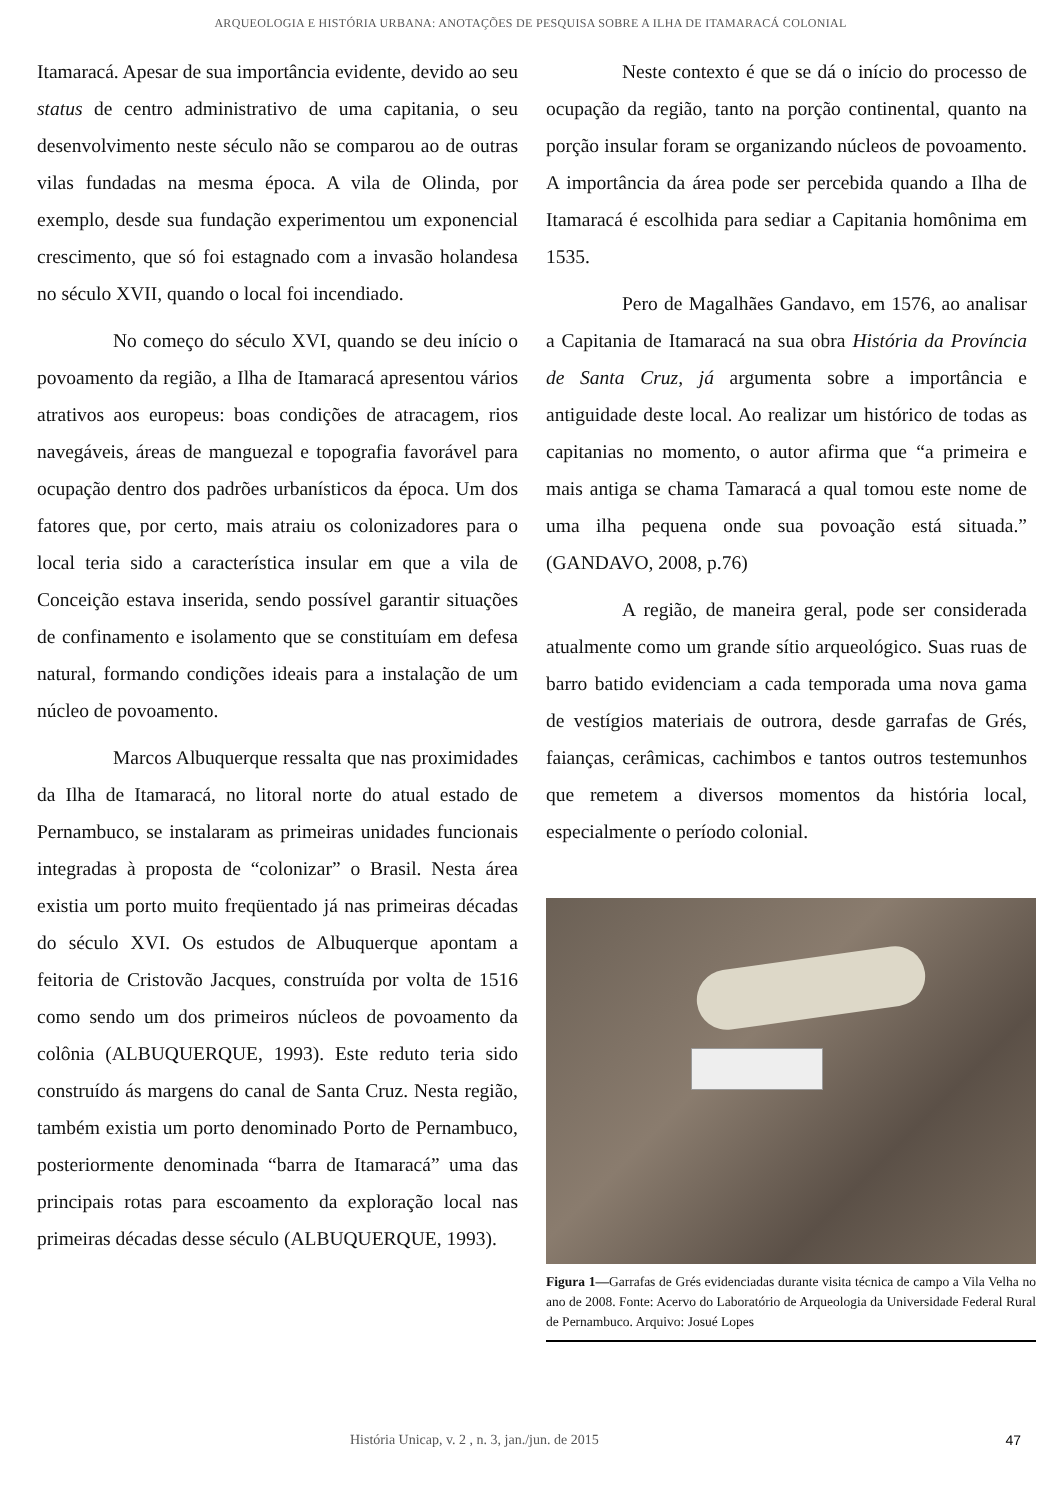ARQUEOLOGIA E HISTÓRIA URBANA: ANOTAÇÕES DE PESQUISA SOBRE A ILHA DE ITAMARACÁ COLONIAL
Itamaracá. Apesar de sua importância evidente, devido ao seu status de centro administrativo de uma capitania, o seu desenvolvimento neste século não se comparou ao de outras vilas fundadas na mesma época. A vila de Olinda, por exemplo, desde sua fundação experimentou um exponencial crescimento, que só foi estagnado com a invasão holandesa no século XVII, quando o local foi incendiado.
No começo do século XVI, quando se deu início o povoamento da região, a Ilha de Itamaracá apresentou vários atrativos aos europeus: boas condições de atracagem, rios navegáveis, áreas de manguezal e topografia favorável para ocupação dentro dos padrões urbanísticos da época. Um dos fatores que, por certo, mais atraiu os colonizadores para o local teria sido a característica insular em que a vila de Conceição estava inserida, sendo possível garantir situações de confinamento e isolamento que se constituíam em defesa natural, formando condições ideais para a instalação de um núcleo de povoamento.
Marcos Albuquerque ressalta que nas proximidades da Ilha de Itamaracá, no litoral norte do atual estado de Pernambuco, se instalaram as primeiras unidades funcionais integradas à proposta de “colonizar” o Brasil. Nesta área existia um porto muito freqüentado já nas primeiras décadas do século XVI. Os estudos de Albuquerque apontam a feitoria de Cristovão Jacques, construída por volta de 1516 como sendo um dos primeiros núcleos de povoamento da colônia (ALBUQUERQUE, 1993). Este reduto teria sido construído ás margens do canal de Santa Cruz. Nesta região, também existia um porto denominado Porto de Pernambuco, posteriormente denominada “barra de Itamaracá” uma das principais rotas para escoamento da exploração local nas primeiras décadas desse século (ALBUQUERQUE, 1993).
Neste contexto é que se dá o início do processo de ocupação da região, tanto na porção continental, quanto na porção insular foram se organizando núcleos de povoamento. A importância da área pode ser percebida quando a Ilha de Itamaracá é escolhida para sediar a Capitania homônima em 1535.
Pero de Magalhães Gandavo, em 1576, ao analisar a Capitania de Itamaracá na sua obra História da Província de Santa Cruz, já argumenta sobre a importância e antiguidade deste local. Ao realizar um histórico de todas as capitanias no momento, o autor afirma que “a primeira e mais antiga se chama Tamaracá a qual tomou este nome de uma ilha pequena onde sua povoação está situada.” (GANDAVO, 2008, p.76)
A região, de maneira geral, pode ser considerada atualmente como um grande sítio arqueológico. Suas ruas de barro batido evidenciam a cada temporada uma nova gama de vestígios materiais de outrora, desde garrafas de Grés, faianças, cerâmicas, cachimbos e tantos outros testemunhos que remetem a diversos momentos da história local, especialmente o período colonial.
Figura 1—Garrafas de Grés evidenciadas durante visita técnica de campo a Vila Velha no ano de 2008. Fonte: Acervo do Laboratório de Arqueologia da Universidade Federal Rural de Pernambuco. Arquivo: Josué Lopes
História Unicap, v. 2 , n. 3, jan./jun. de 2015 47